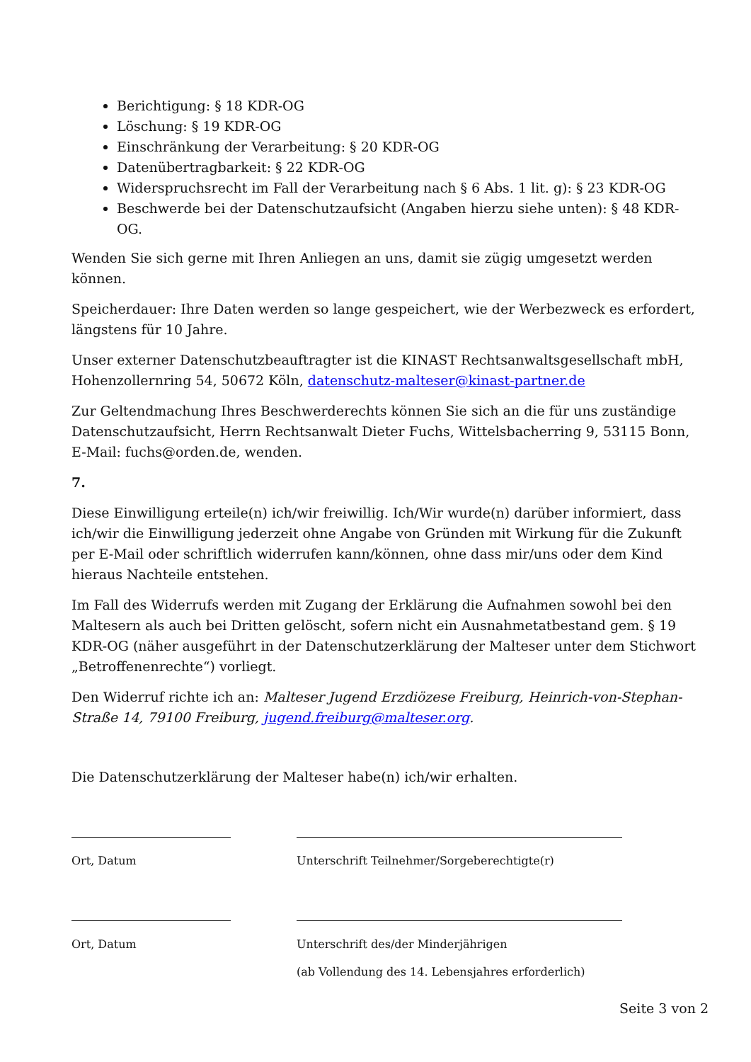Berichtigung: § 18 KDR-OG
Löschung: § 19 KDR-OG
Einschränkung der Verarbeitung: § 20 KDR-OG
Datenübertragbarkeit: § 22 KDR-OG
Widerspruchsrecht im Fall der Verarbeitung nach § 6 Abs. 1 lit. g): § 23 KDR-OG
Beschwerde bei der Datenschutzaufsicht (Angaben hierzu siehe unten): § 48 KDR-OG.
Wenden Sie sich gerne mit Ihren Anliegen an uns, damit sie zügig umgesetzt werden können.
Speicherdauer: Ihre Daten werden so lange gespeichert, wie der Werbezweck es erfordert, längstens für 10 Jahre.
Unser externer Datenschutzbeauftragter ist die KINAST Rechtsanwaltsgesellschaft mbH, Hohenzollernring 54, 50672 Köln, datenschutz-malteser@kinast-partner.de
Zur Geltendmachung Ihres Beschwerderechts können Sie sich an die für uns zuständige Datenschutzaufsicht, Herrn Rechtsanwalt Dieter Fuchs, Wittelsbacherring 9, 53115 Bonn, E-Mail: fuchs@orden.de, wenden.
7.
Diese Einwilligung erteile(n) ich/wir freiwillig. Ich/Wir wurde(n) darüber informiert, dass ich/wir die Einwilligung jederzeit ohne Angabe von Gründen mit Wirkung für die Zukunft per E-Mail oder schriftlich widerrufen kann/können, ohne dass mir/uns oder dem Kind hieraus Nachteile entstehen.
Im Fall des Widerrufs werden mit Zugang der Erklärung die Aufnahmen sowohl bei den Maltesern als auch bei Dritten gelöscht, sofern nicht ein Ausnahmetatbestand gem. § 19 KDR-OG (näher ausgeführt in der Datenschutzerklärung der Malteser unter dem Stichwort „Betroffenenrechte“) vorliegt.
Den Widerruf richte ich an: Malteser Jugend Erzdiözese Freiburg, Heinrich-von-Stephan-Straße 14, 79100 Freiburg, jugend.freiburg@malteser.org.
Die Datenschutzerklärung der Malteser habe(n) ich/wir erhalten.
Ort, Datum Unterschrift Teilnehmer/Sorgeberechtigte(r)
Ort, Datum Unterschrift des/der Minderjährigen
(ab Vollendung des 14. Lebensjahres erforderlich)
Seite 3 von 2